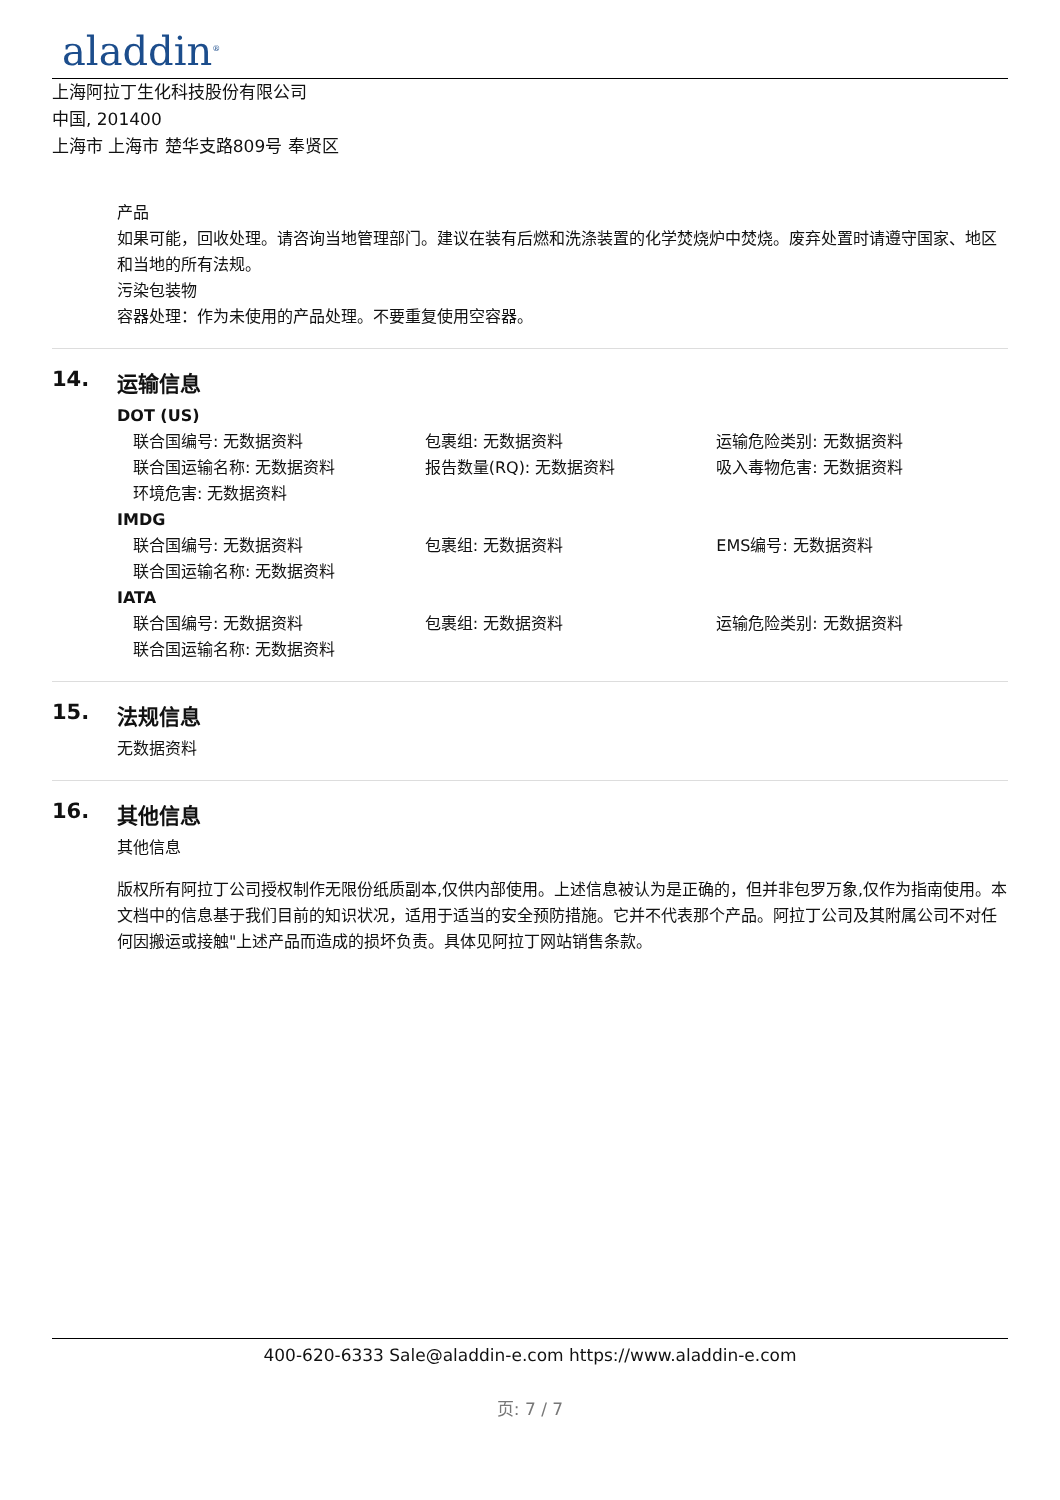aladdin<sup>®</sup>
上海阿拉丁生化科技股份有限公司
中国, 201400
上海市 上海市 楚华支路809号 奉贤区
产品
如果可能，回收处理。请咨询当地管理部门。建议在装有后燃和洗涤装置的化学焚烧炉中焚烧。废弃处置时请遵守国家、地区和当地的所有法规。
污染包装物
容器处理：作为未使用的产品处理。不要重复使用空容器。
14. 运输信息
DOT (US)
联合国编号: 无数据资料 包裹组: 无数据资料 运输危险类别: 无数据资料
联合国运输名称: 无数据资料 报告数量(RQ): 无数据资料 吸入毒物危害: 无数据资料
环境危害: 无数据资料
IMDG
联合国编号: 无数据资料 包裹组: 无数据资料 EMS编号: 无数据资料
联合国运输名称: 无数据资料
IATA
联合国编号: 无数据资料 包裹组: 无数据资料 运输危险类别: 无数据资料
联合国运输名称: 无数据资料
15. 法规信息
无数据资料
16. 其他信息
其他信息
版权所有阿拉丁公司授权制作无限份纸质副本,仅供内部使用。上述信息被认为是正确的，但并非包罗万象,仅作为指南使用。本文档中的信息基于我们目前的知识状况，适用于适当的安全预防措施。它并不代表那个产品。阿拉丁公司及其附属公司不对任何因搬运或接触"上述产品而造成的损坏负责。具体见阿拉丁网站销售条款。
400-620-6333 Sale@aladdin-e.com https://www.aladdin-e.com
页: 7 / 7